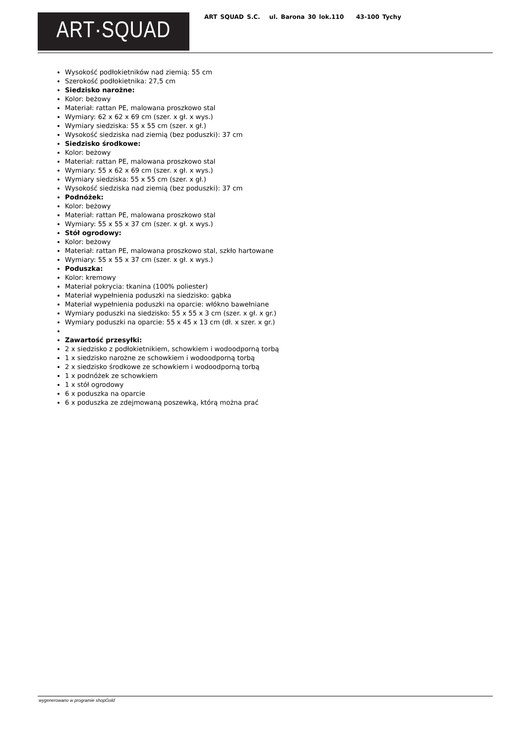ART·SQUAD
ART SQUAD S.C. ul. Barona 30 lok.110 43-100 Tychy
Wysokość podłokietników nad ziemią: 55 cm
Szerokość podłokietnika: 27,5 cm
Siedzisko narożne:
Kolor: beżowy
Materiał: rattan PE, malowana proszkowo stal
Wymiary: 62 x 62 x 69 cm (szer. x gł. x wys.)
Wymiary siedziska: 55 x 55 cm (szer. x gł.)
Wysokość siedziska nad ziemią (bez poduszki): 37 cm
Siedzisko środkowe:
Kolor: beżowy
Materiał: rattan PE, malowana proszkowo stal
Wymiary: 55 x 62 x 69 cm (szer. x gł. x wys.)
Wymiary siedziska: 55 x 55 cm (szer. x gł.)
Wysokość siedziska nad ziemią (bez poduszki): 37 cm
Podnóżek:
Kolor: beżowy
Materiał: rattan PE, malowana proszkowo stal
Wymiary: 55 x 55 x 37 cm (szer. x gł. x wys.)
Stół ogrodowy:
Kolor: beżowy
Materiał: rattan PE, malowana proszkowo stal, szkło hartowane
Wymiary: 55 x 55 x 37 cm (szer. x gł. x wys.)
Poduszka:
Kolor: kremowy
Materiał pokrycia: tkanina (100% poliester)
Materiał wypełnienia poduszki na siedzisko: gąbka
Materiał wypełnienia poduszki na oparcie: włókno bawełniane
Wymiary poduszki na siedzisko: 55 x 55 x 3 cm (szer. x gł. x gr.)
Wymiary poduszki na oparcie: 55 x 45 x 13 cm (dł. x szer. x gr.)
Zawartość przesyłki:
2 x siedzisko z podłokietnikiem, schowkiem i wodoodporną torbą
1 x siedzisko narożne ze schowkiem i wodoodporną torbą
2 x siedzisko środkowe ze schowkiem i wodoodporną torbą
1 x podnóżek ze schowkiem
1 x stół ogrodowy
6 x poduszka na oparcie
6 x poduszka ze zdejmowaną poszewką, którą można prać
wygenerowano w programie shopGold